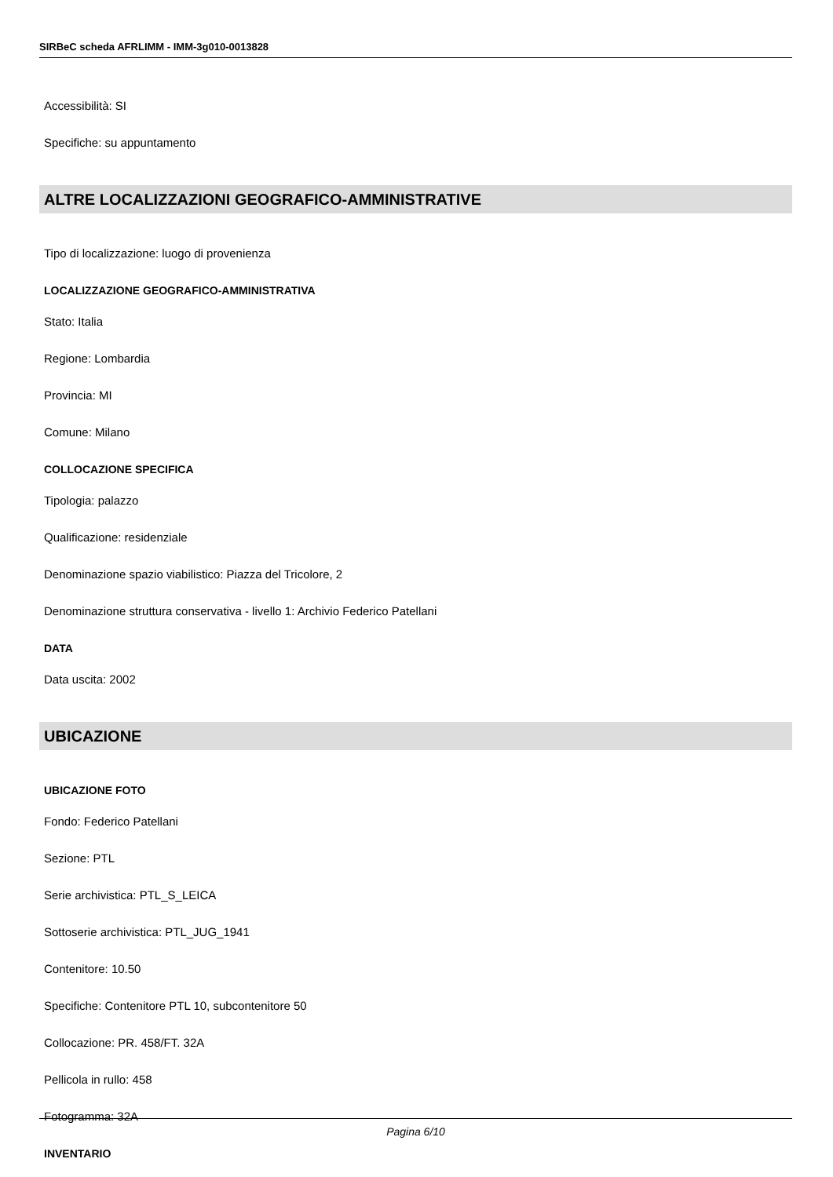SIRBeC scheda AFRLIMM - IMM-3g010-0013828
Accessibilità: SI
Specifiche: su appuntamento
ALTRE LOCALIZZAZIONI GEOGRAFICO-AMMINISTRATIVE
Tipo di localizzazione: luogo di provenienza
LOCALIZZAZIONE GEOGRAFICO-AMMINISTRATIVA
Stato: Italia
Regione: Lombardia
Provincia: MI
Comune: Milano
COLLOCAZIONE SPECIFICA
Tipologia: palazzo
Qualificazione: residenziale
Denominazione spazio viabilistico: Piazza del Tricolore, 2
Denominazione struttura conservativa - livello 1: Archivio Federico Patellani
DATA
Data uscita: 2002
UBICAZIONE
UBICAZIONE FOTO
Fondo: Federico Patellani
Sezione: PTL
Serie archivistica: PTL_S_LEICA
Sottoserie archivistica: PTL_JUG_1941
Contenitore: 10.50
Specifiche: Contenitore PTL 10, subcontenitore 50
Collocazione: PR. 458/FT. 32A
Pellicola in rullo: 458
Fotogramma: 32A
INVENTARIO
Pagina 6/10